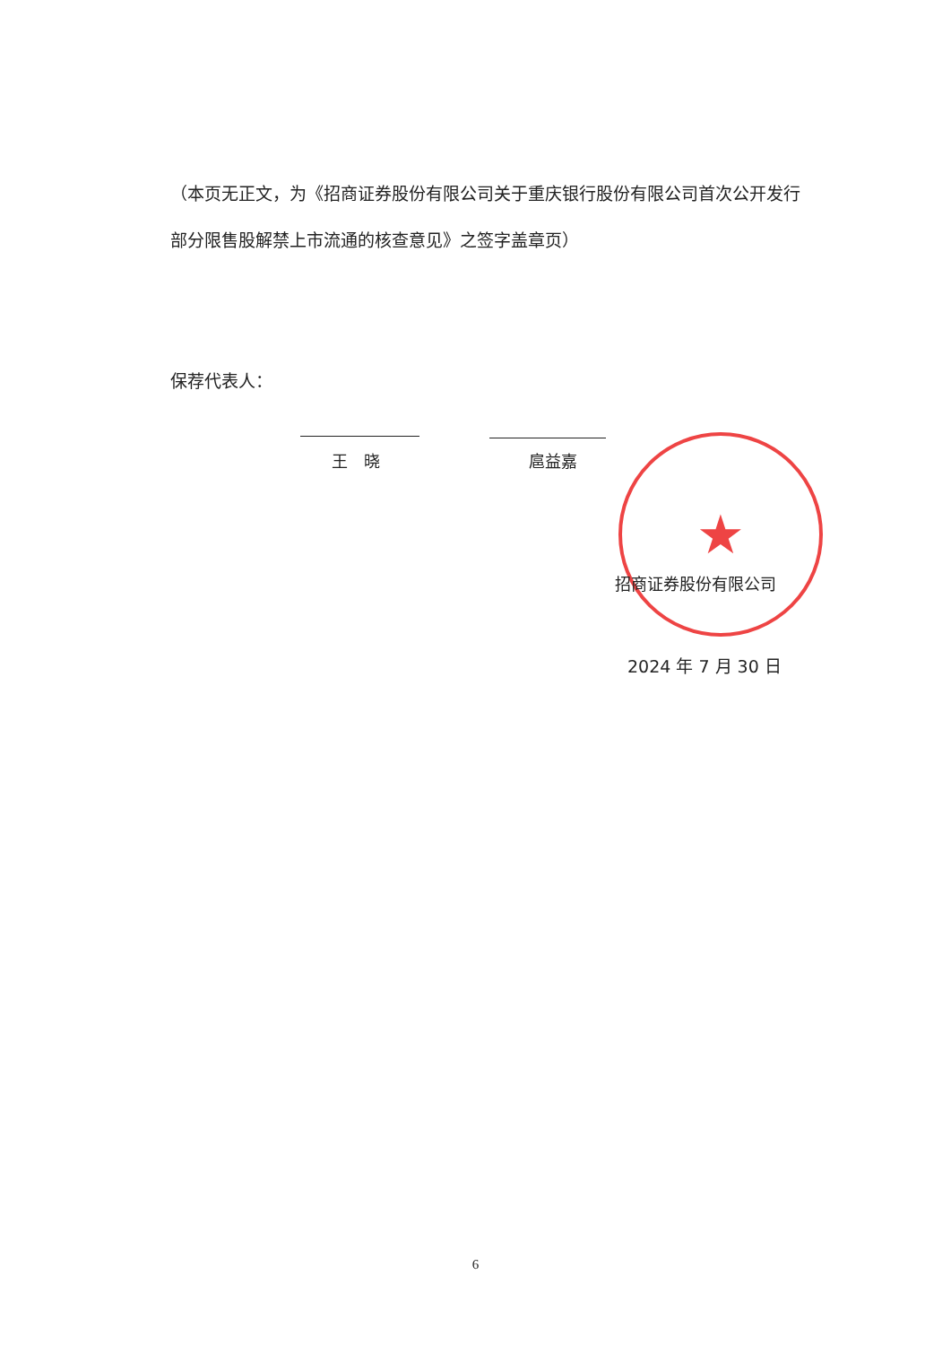（本页无正文，为《招商证券股份有限公司关于重庆银行股份有限公司首次公开发行部分限售股解禁上市流通的核查意见》之签字盖章页）
保荐代表人：
王　晓 扈益嘉 ★
招商证券股份有限公司
2024 年 7 月 30 日
6